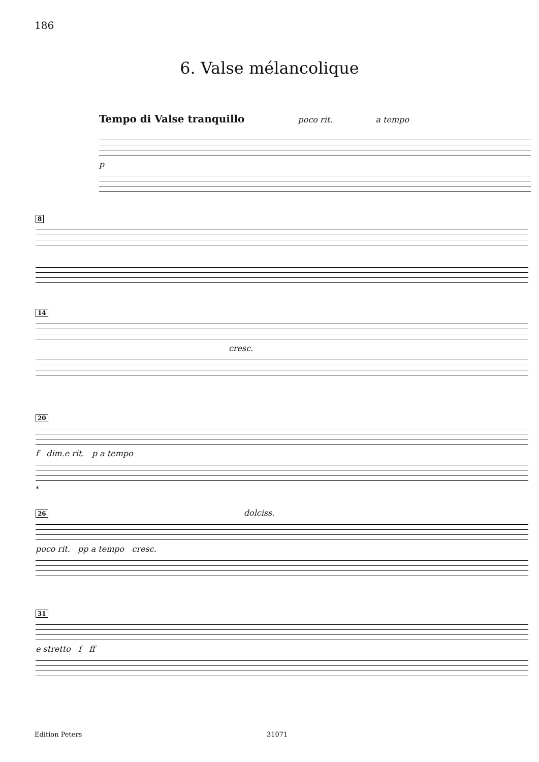186
6. Valse mélancolique
Tempo di Valse tranquillo poco rit. a tempo
p
8
14
cresc.
20
f dim.e rit. p a tempo
*
26 dolciss.
poco rit. pp a tempo cresc.
31
e stretto f ff
Edition Peters 31071